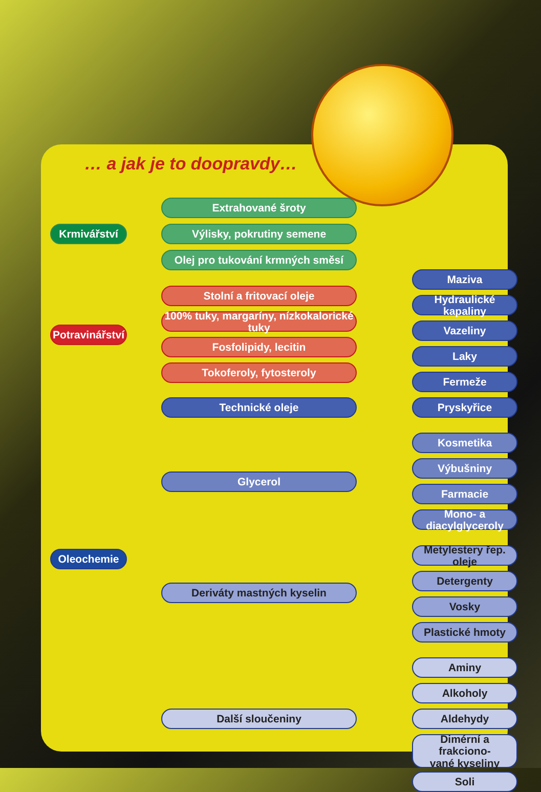… a jak je to doopravdy…
Krmivářství
Extrahované šroty
Výlisky, pokrutiny semene
Olej pro tukování krmných směsí
Potravinářství
Stolní a fritovací oleje
100% tuky, margaríny, nízkokalorické tuky
Fosfolipidy, lecitin
Tokoferoly, fytosteroly
Oleochemie
Technické oleje
Maziva
Hydraulické kapaliny
Vazeliny
Laky
Fermeže
Pryskyřice
Glycerol
Kosmetika
Výbušniny
Farmacie
Mono- a diacylglyceroly
Deriváty mastných kyselin
Metylestery řep. oleje
Detergenty
Vosky
Plastické hmoty
Další sloučeniny
Aminy
Alkoholy
Aldehydy
Dimérní a frakciono-
vané kyseliny
Soli